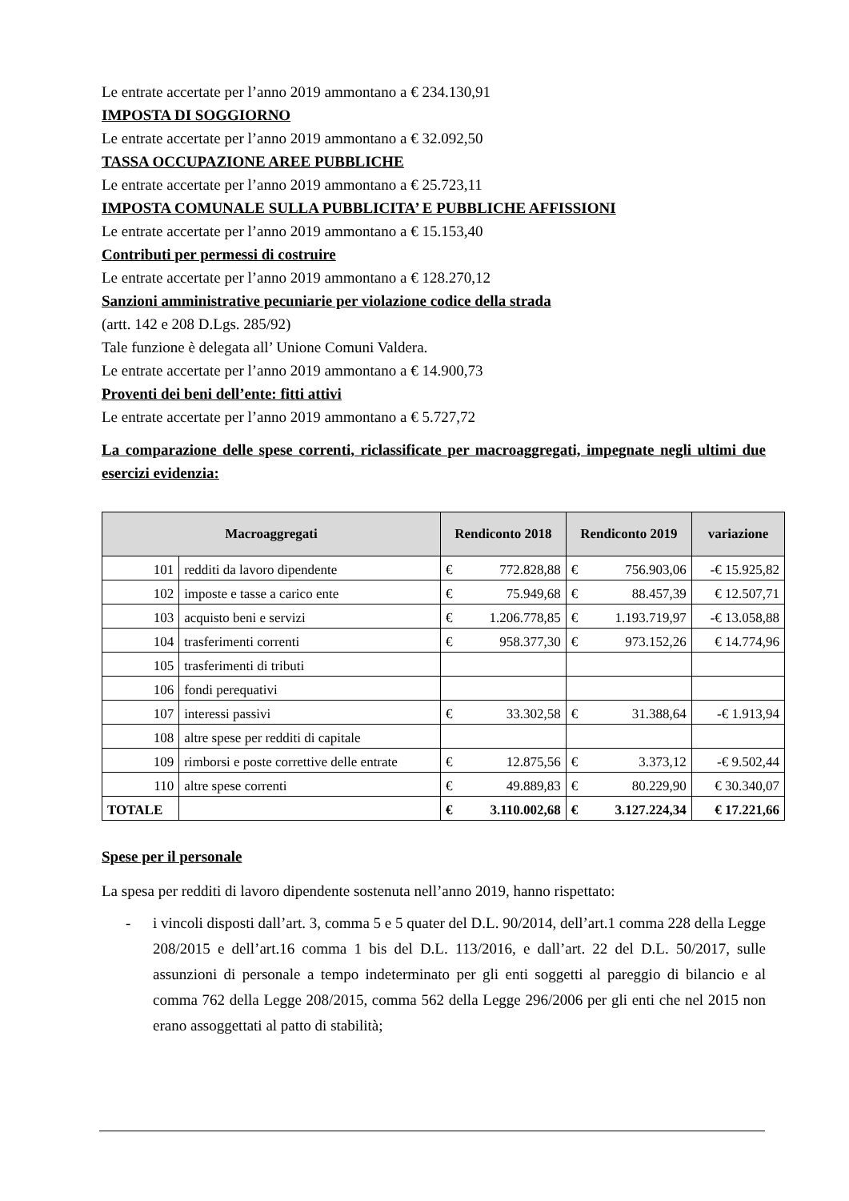Le entrate accertate per l’anno 2019 ammontano a € 234.130,91
IMPOSTA DI SOGGIORNO
Le entrate accertate per l’anno 2019 ammontano a € 32.092,50
TASSA OCCUPAZIONE AREE PUBBLICHE
Le entrate accertate per l’anno 2019 ammontano a € 25.723,11
IMPOSTA COMUNALE SULLA PUBBLICITA’ E PUBBLICHE AFFISSIONI
Le entrate accertate per l’anno 2019 ammontano a € 15.153,40
Contributi per permessi di costruire
Le entrate accertate per l’anno 2019 ammontano a € 128.270,12
Sanzioni amministrative pecuniarie per violazione codice della strada
(artt. 142 e 208 D.Lgs. 285/92)
Tale funzione è delegata all’ Unione Comuni Valdera.
Le entrate accertate per l’anno 2019 ammontano a € 14.900,73
Proventi dei beni dell’ente: fitti attivi
Le entrate accertate per l’anno 2019 ammontano a € 5.727,72
La comparazione delle spese correnti, riclassificate per macroaggregati, impegnate negli ultimi due esercizi evidenzia:
| Macroaggregati | | Rendiconto 2018 | Rendiconto 2019 | variazione |
| --- | --- | --- | --- | --- |
| 101 | redditi da lavoro dipendente | € 772.828,88 | € 756.903,06 | -€ 15.925,82 |
| 102 | imposte e tasse a carico ente | € 75.949,68 | € 88.457,39 | € 12.507,71 |
| 103 | acquisto beni e servizi | € 1.206.778,85 | € 1.193.719,97 | -€ 13.058,88 |
| 104 | trasferimenti correnti | € 958.377,30 | € 973.152,26 | € 14.774,96 |
| 105 | trasferimenti di tributi | | | |
| 106 | fondi perequativi | | | |
| 107 | interessi passivi | € 33.302,58 | € 31.388,64 | -€ 1.913,94 |
| 108 | altre spese per redditi di capitale | | | |
| 109 | rimborsi e poste correttive delle entrate | € 12.875,56 | € 3.373,12 | -€ 9.502,44 |
| 110 | altre spese correnti | € 49.889,83 | € 80.229,90 | € 30.340,07 |
| TOTALE | | € 3.110.002,68 | € 3.127.224,34 | € 17.221,66 |
Spese per il personale
La spesa per redditi di lavoro dipendente sostenuta nell’anno 2019, hanno rispettato:
- i vincoli disposti dall’art. 3, comma 5 e 5 quater del D.L. 90/2014, dell’art.1 comma 228 della Legge 208/2015 e dell’art.16 comma 1 bis del D.L. 113/2016, e dall’art. 22 del D.L. 50/2017, sulle assunzioni di personale a tempo indeterminato per gli enti soggetti al pareggio di bilancio e al comma 762 della Legge 208/2015, comma 562 della Legge 296/2006 per gli enti che nel 2015 non erano assoggettati al patto di stabilità;